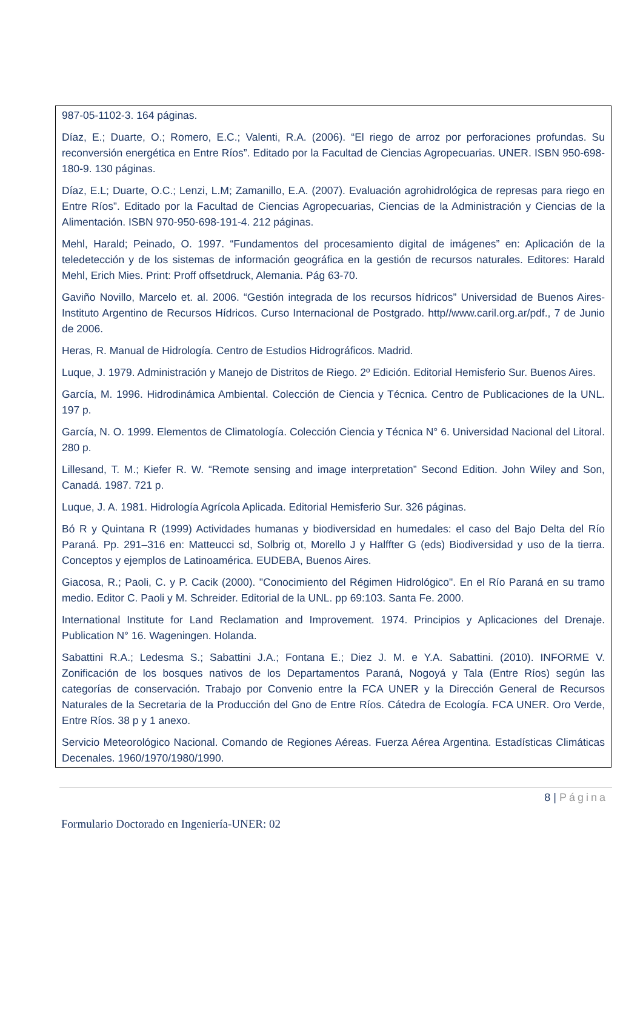987-05-1102-3. 164 páginas.
Díaz, E.; Duarte, O.; Romero, E.C.; Valenti, R.A. (2006). “El riego de arroz por perforaciones profundas. Su reconversión energética en Entre Ríos”. Editado por la Facultad de Ciencias Agropecuarias. UNER. ISBN 950-698-180-9. 130 páginas.
Díaz, E.L; Duarte, O.C.; Lenzi, L.M; Zamanillo, E.A. (2007). Evaluación agrohidrológica de represas para riego en Entre Ríos”. Editado por la Facultad de Ciencias Agropecuarias, Ciencias de la Administración y Ciencias de la Alimentación. ISBN 970-950-698-191-4. 212 páginas.
Mehl, Harald; Peinado, O. 1997. “Fundamentos del procesamiento digital de imágenes” en: Aplicación de la teledetección y de los sistemas de información geográfica en la gestión de recursos naturales. Editores: Harald Mehl, Erich Mies. Print: Proff offsetdruck, Alemania. Pág 63-70.
Gaviño Novillo, Marcelo et. al. 2006. “Gestión integrada de los recursos hídricos” Universidad de Buenos Aires-Instituto Argentino de Recursos Hídricos. Curso Internacional de Postgrado. http//www.caril.org.ar/pdf., 7 de Junio de 2006.
Heras, R. Manual de Hidrología. Centro de Estudios Hidrográficos. Madrid.
Luque, J. 1979. Administración y Manejo de Distritos de Riego. 2º Edición. Editorial Hemisferio Sur. Buenos Aires.
García, M. 1996. Hidrodinámica Ambiental. Colección de Ciencia y Técnica. Centro de Publicaciones de la UNL. 197 p.
García, N. O. 1999. Elementos de Climatología. Colección Ciencia y Técnica N° 6. Universidad Nacional del Litoral. 280 p.
Lillesand, T. M.; Kiefer R. W. “Remote sensing and image interpretation” Second Edition. John Wiley and Son, Canadá. 1987. 721 p.
Luque, J. A. 1981. Hidrología Agrícola Aplicada. Editorial Hemisferio Sur. 326 páginas.
Bó R y Quintana R (1999) Actividades humanas y biodiversidad en humedales: el caso del Bajo Delta del Río Paraná. Pp. 291–316 en: Matteucci sd, Solbrig ot, Morello J y Halffter G (eds) Biodiversidad y uso de la tierra. Conceptos y ejemplos de Latinoamérica. EUDEBA, Buenos Aires.
Giacosa, R.; Paoli, C. y P. Cacik (2000). "Conocimiento del Régimen Hidrológico". En el Río Paraná en su tramo medio. Editor C. Paoli y M. Schreider. Editorial de la UNL. pp 69:103. Santa Fe. 2000.
International Institute for Land Reclamation and Improvement. 1974. Principios y Aplicaciones del Drenaje. Publication N° 16. Wageningen. Holanda.
Sabattini R.A.; Ledesma S.; Sabattini J.A.; Fontana E.; Diez J. M. e Y.A. Sabattini. (2010). INFORME V. Zonificación de los bosques nativos de los Departamentos Paraná, Nogoyá y Tala (Entre Ríos) según las categorías de conservación. Trabajo por Convenio entre la FCA UNER y la Dirección General de Recursos Naturales de la Secretaria de la Producción del Gno de Entre Ríos. Cátedra de Ecología. FCA UNER. Oro Verde, Entre Ríos. 38 p y 1 anexo.
Servicio Meteorológico Nacional. Comando de Regiones Aéreas. Fuerza Aérea Argentina. Estadísticas Climáticas Decenales. 1960/1970/1980/1990.
8 | Página
Formulario Doctorado en Ingeniería-UNER: 02